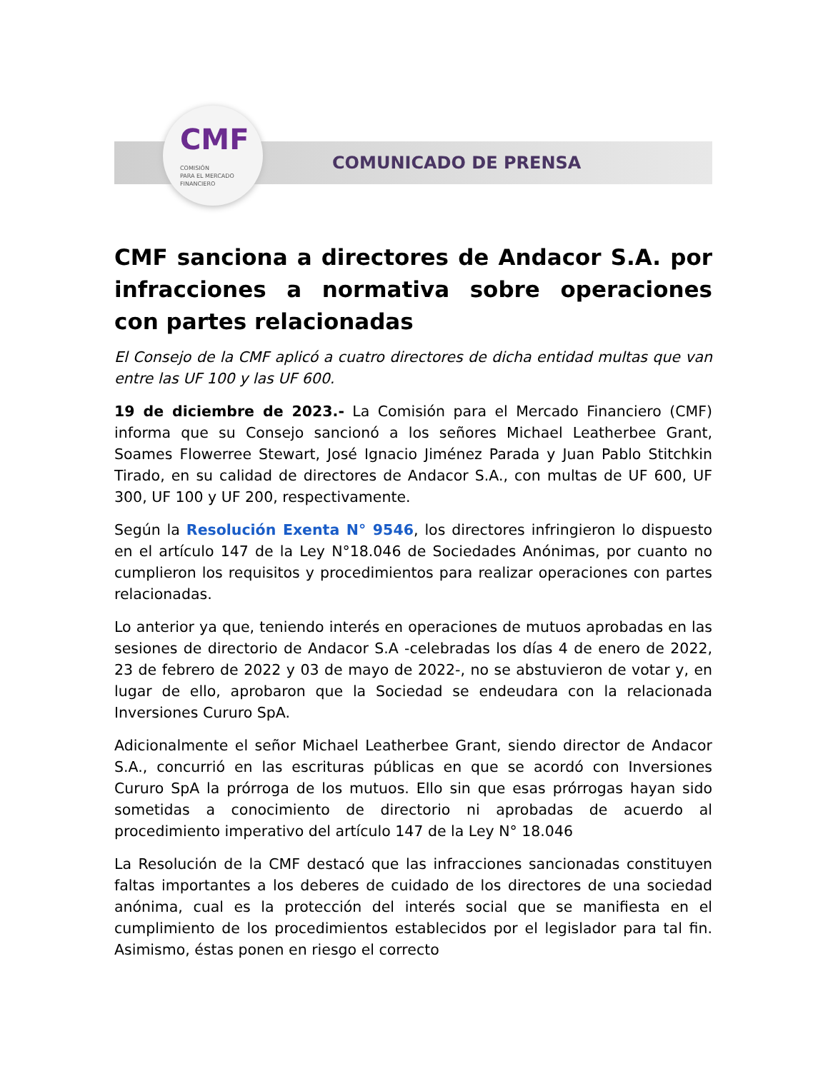CMF
COMISIÓN
PARA EL MERCADO
FINANCIERO
COMUNICADO DE PRENSA
CMF sanciona a directores de Andacor S.A. por infracciones a normativa sobre operaciones con partes relacionadas
El Consejo de la CMF aplicó a cuatro directores de dicha entidad multas que van entre las UF 100 y las UF 600.
19 de diciembre de 2023.- La Comisión para el Mercado Financiero (CMF) informa que su Consejo sancionó a los señores Michael Leatherbee Grant, Soames Flowerree Stewart, José Ignacio Jiménez Parada y Juan Pablo Stitchkin Tirado, en su calidad de directores de Andacor S.A., con multas de UF 600, UF 300, UF 100 y UF 200, respectivamente.
Según la Resolución Exenta N° 9546, los directores infringieron lo dispuesto en el artículo 147 de la Ley N°18.046 de Sociedades Anónimas, por cuanto no cumplieron los requisitos y procedimientos para realizar operaciones con partes relacionadas.
Lo anterior ya que, teniendo interés en operaciones de mutuos aprobadas en las sesiones de directorio de Andacor S.A -celebradas los días 4 de enero de 2022, 23 de febrero de 2022 y 03 de mayo de 2022-, no se abstuvieron de votar y, en lugar de ello, aprobaron que la Sociedad se endeudara con la relacionada Inversiones Cururo SpA.
Adicionalmente el señor Michael Leatherbee Grant, siendo director de Andacor S.A., concurrió en las escrituras públicas en que se acordó con Inversiones Cururo SpA la prórroga de los mutuos. Ello sin que esas prórrogas hayan sido sometidas a conocimiento de directorio ni aprobadas de acuerdo al procedimiento imperativo del artículo 147 de la Ley N° 18.046
La Resolución de la CMF destacó que las infracciones sancionadas constituyen faltas importantes a los deberes de cuidado de los directores de una sociedad anónima, cual es la protección del interés social que se manifiesta en el cumplimiento de los procedimientos establecidos por el legislador para tal fin. Asimismo, éstas ponen en riesgo el correcto